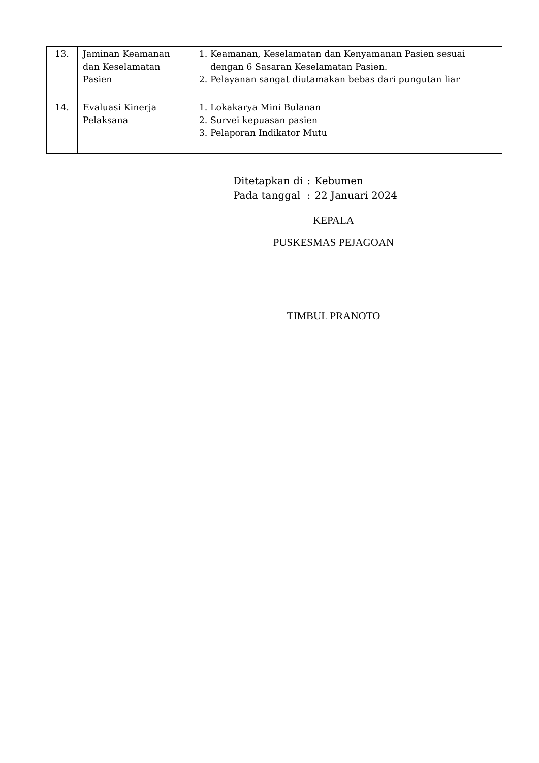| 13. | Jaminan Keamanan dan Keselamatan Pasien | 1. Keamanan, Keselamatan dan Kenyamanan Pasien sesuai dengan 6 Sasaran Keselamatan Pasien. 2. Pelayanan sangat diutamakan bebas dari pungutan liar |
| 14. | Evaluasi Kinerja Pelaksana | 1. Lokakarya Mini Bulanan 2. Survei kepuasan pasien 3. Pelaporan Indikator Mutu |
| Ditetapkan di | : | Kebumen |
| Pada tanggal | : | 22 Januari 2024 |
KEPALA
PUSKESMAS PEJAGOAN
TIMBUL PRANOTO